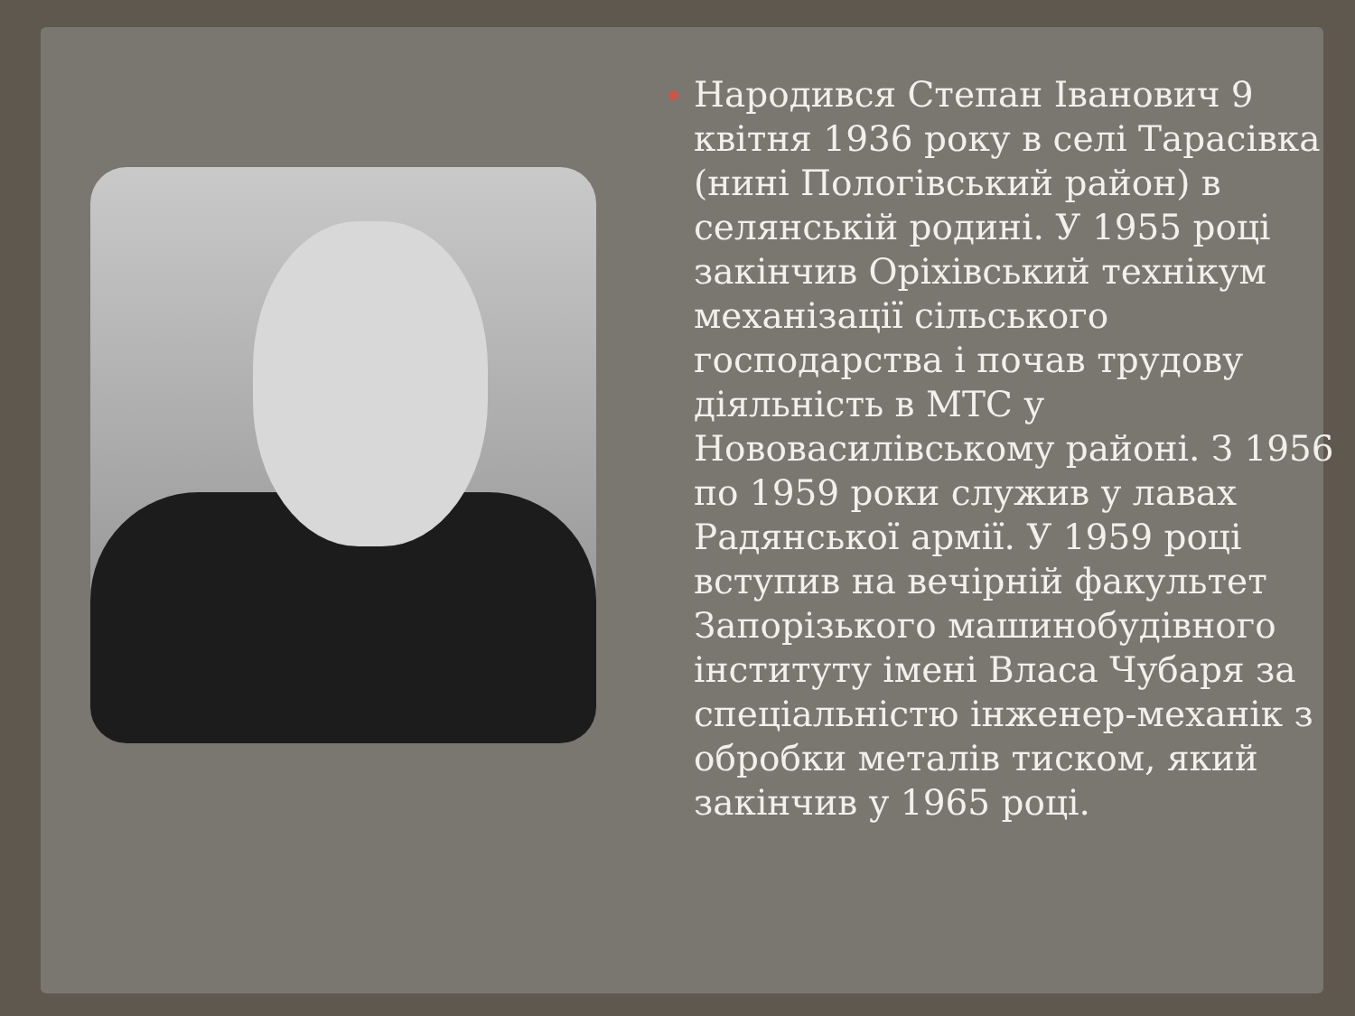Народився Степан Іванович 9 квітня 1936 року в селі Тарасівка (нині Пологівський район) в селянській родині. У 1955 році закінчив Оріхівський технікум механізації сільського господарства і почав трудову діяльність в МТС у Нововасилівському районі. З 1956 по 1959 роки служив у лавах Радянської армії. У 1959 році вступив на вечірній факультет Запорізького машинобудівного інституту імені Власа Чубаря за спеціальністю інженер-механік з обробки металів тиском, який закінчив у 1965 році.